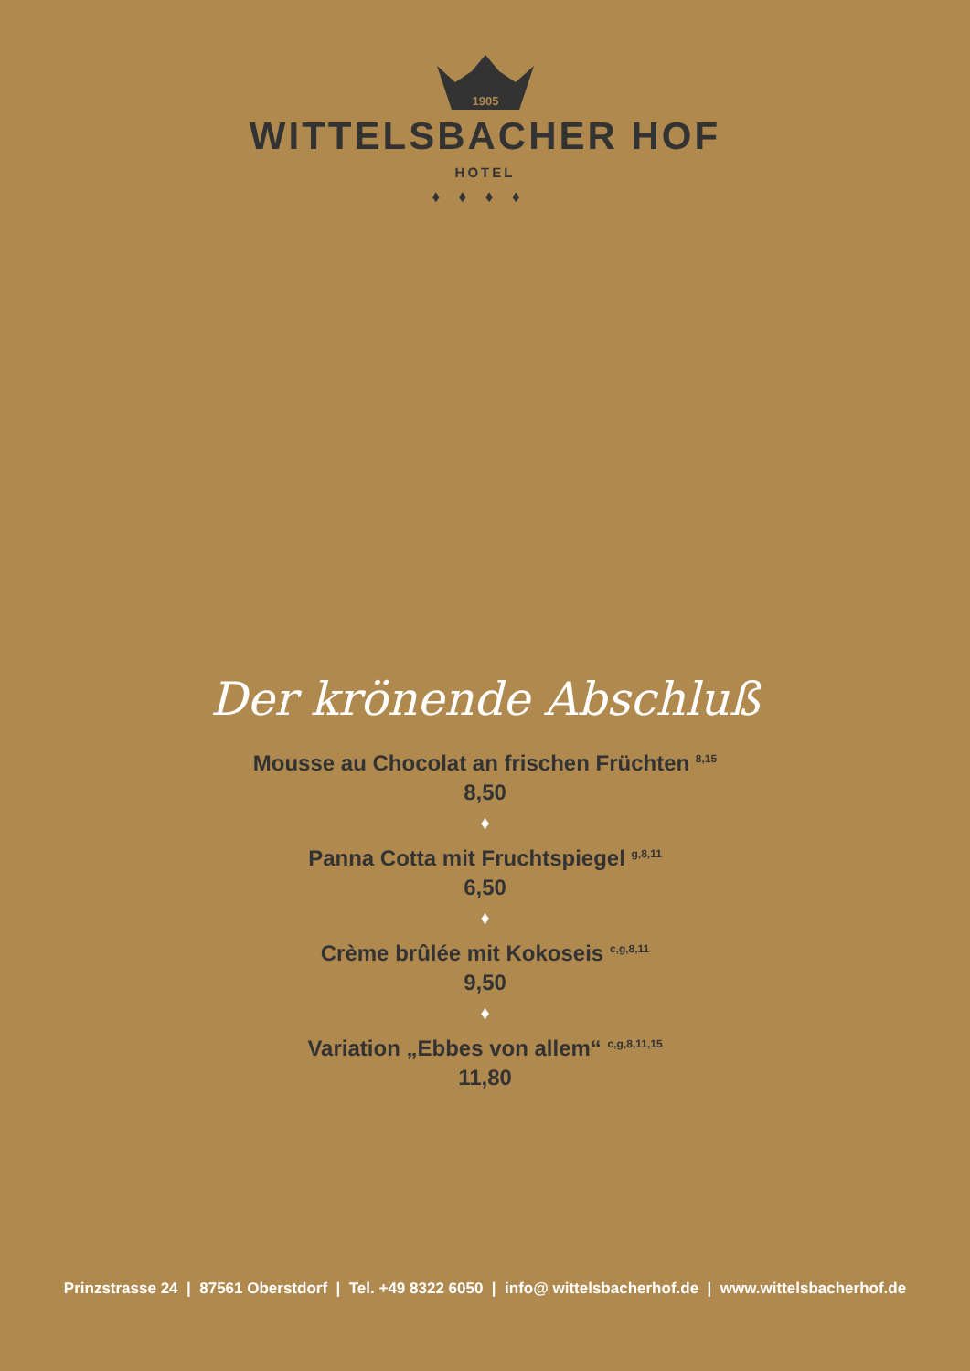1905
WITTELSBACHER HOF
HOTEL
♦♦♦♦
Der krönende Abschluß
Mousse au Chocolat an frischen Früchten <sup>8,15</sup>
8,50
♦
Panna Cotta mit Fruchtspiegel <sup>g,8,11</sup>
6,50
♦
Crème brûlée mit Kokoseis <sup>c,g,8,11</sup>
9,50
♦
Variation „Ebbes von allem“ <sup>c,g,8,11,15</sup>
11,80
Prinzstrasse 24 | 87561 Oberstdorf | Tel. +49 8322 6050 | info@ wittelsbacherhof.de | www.wittelsbacherhof.de